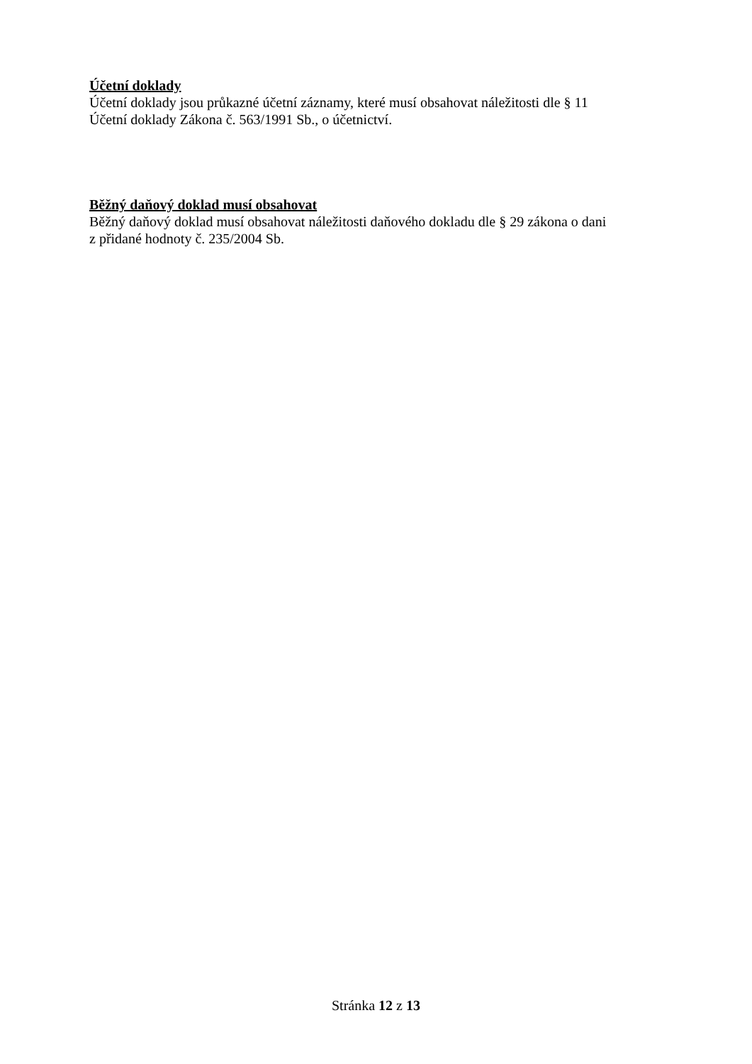Účetní doklady
Účetní doklady jsou průkazné účetní záznamy, které musí obsahovat náležitosti dle § 11
Účetní doklady Zákona č. 563/1991 Sb., o účetnictví.
Běžný daňový doklad musí obsahovat
Běžný daňový doklad musí obsahovat náležitosti daňového dokladu dle § 29 zákona o dani
z přidané hodnoty č. 235/2004 Sb.
Stránka 12 z 13